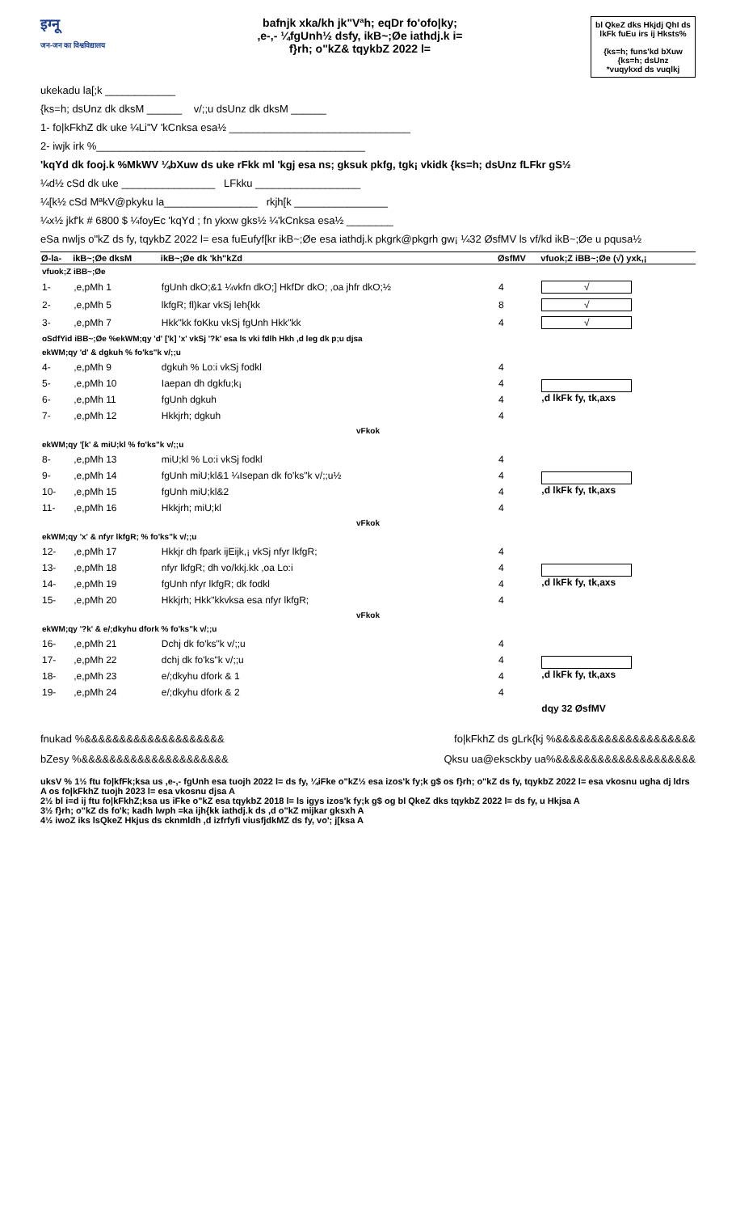इग्नू
जन-जन का विश्वविद्यालय
bafnjk xka/kh jk"Vªh; eqDr fo'ofo|ky;
,e-,- ¼fgUnh½ dsfy, ikB~;Øe iathdj.k i=
f}rh; o"kZ& tqykbZ 2022 l=
bl QkeZ dks Hkjdj QhI ds lkFk fuEu irs ij Hksts%
{ks=h; funs'kd bXuw {ks=h; dsUnz
*vuqykxd ds vuqlkj
ukekadu la[;k ____________
{ks=h; dsUnz dk dksM ______ v/;;u dsUnz dk dksM ______
1- fo|kFkhZ dk uke ¼Li"V 'kCnksa esa½ _______________________________
2- iwjk irk %______________________________________________
'kqYd dk fooj.k %MkWV ¼bXuw ds uke rFkk ml 'kgj esa ns; gksuk pkfg, tgk¡ vkidk {ks=h; dsUnz fLFkr gS½
¼d½ cSd dk uke ________________ LFkku __________________
¼[k½ cSd MªkV@pkyku la________________ rkjh[k ________________
¼x½ jkf'k # 6800 $ ¼foyEc 'kqYd ; fn ykxw gks½ ¼'kCnksa esa½ ________
eSa nwljs o"kZ ds fy, tqykbZ 2022 l= esa fuEufyf[kr ikB~;Øe esa iathdj.k pkgrk@pkgrh gw¡ ¼32 ØsfMV ls vf/kd ikB~;Øe u pqusa½
| Ø-la- | ikB~;Øe dksM | ikB~;Øe dk 'kh"kZd | ØsfMV | vfuok;Z iBB~;Øe (√) yxk,¡ |
| --- | --- | --- | --- | --- |
| vfuok;Z iBB~;Øe | | | | |
| 1- | ,e,pMh 1 | fgUnh dkO;&1 ¼vkfn dkO;] HkfDr dkO; ,oa jhfr dkO;½ | 4 | √ |
| 2- | ,e,pMh 5 | lkfgR; fl)kar vkSj leh{kk | 8 | √ |
| 3- | ,e,pMh 7 | Hkk"kk foKku vkSj fgUnh Hkk"kk | 4 | √ |
| oSdfYid iBB~;Øe %ekWM;qy 'd' ['k] 'x' vkSj '?k' esa ls vki fdlh Hkh ,d leg dk p;u djsa | | | | |
| ekWM;qy 'd' & dgkuh % fo'ks"k v/;;u | | | | |
| 4- | ,e,pMh 9 | dgkuh % Lo:i vkSj fodkl | 4 | ,d lkFk fy, tk,axs |
| 5- | ,e,pMh 10 | Iaepan dh dgkfu;k¡ | 4 | |
| 6- | ,e,pMh 11 | fgUnh dgkuh | 4 | |
| 7- | ,e,pMh 12 | Hkkjrh; dgkuh | 4 | |
| vFkok | | | | |
| ekWM;qy '[k' & miU;kl % fo'ks"k v/;;u | | | | |
| 8- | ,e,pMh 13 | miU;kl % Lo:i vkSj fodkl | 4 | ,d lkFk fy, tk,axs |
| 9- | ,e,pMh 14 | fgUnh miU;kl&1 ¼Isepan dk fo'ks"k v/;;u½ | 4 | |
| 10- | ,e,pMh 15 | fgUnh miU;kl&2 | 4 | |
| 11- | ,e,pMh 16 | Hkkjrh; miU;kl | 4 | |
| vFkok | | | | |
| ekWM;qy 'x' & nfyr lkfgR; % fo'ks"k v/;;u | | | | |
| 12- | ,e,pMh 17 | Hkkjr dh fpark ijEijk,¡ vkSj nfyr lkfgR; | 4 | ,d lkFk fy, tk,axs |
| 13- | ,e,pMh 18 | nfyr lkfgR; dh vo/kkj.kk ,oa Lo:i | 4 | |
| 14- | ,e,pMh 19 | fgUnh nfyr lkfgR; dk fodkl | 4 | |
| 15- | ,e,pMh 20 | Hkkjrh; Hkk"kkvksa esa nfyr lkfgR; | 4 | |
| vFkok | | | | |
| ekWM;qy '?k' & e/;dkyhu dfork % fo'ks"k v/;;u | | | | |
| 16- | ,e,pMh 21 | Dchj dk fo'ks"k v/;;u | 4 | ,d lkFk fy, tk,axs |
| 17- | ,e,pMh 22 | dchj dk fo'ks"k v/;;u | 4 | |
| 18- | ,e,pMh 23 | e/;dkyhu dfork & 1 | 4 | |
| 19- | ,e,pMh 24 | e/;dkyhu dfork & 2 | 4 | |
| | | | | dqy 32 ØsfMV |
fnukad %&&&&&&&&&&&&&&&&&&&& fo|kFkhZ ds gLrk{kj %&&&&&&&&&&&&&&&&&&&&
bZesy %&&&&&&&&&&&&&&&&&&&&& Qksu ua@eksckby ua%&&&&&&&&&&&&&&&&&&&&
uksV % 1½ ftu fo|kfFk;ksa us ,e-,- fgUnh esa tuojh 2022 l= ds fy, ¼iFke o"kZ½ esa izos'k fy;k g$ os f}rh; o"kZ ds fy, tqykbZ 2022 l= esa vkosnu ugha dj ldrs A os fo|kFkhZ tuojh 2023 l= esa vkosnu djsa A
2½ bl i=d ij ftu fo|kFkhZ;ksa us iFke o"kZ esa tqykbZ 2018 l= ls igys izos'k fy;k g$ og bl QkeZ dks tqykbZ 2022 l= ds fy, u Hkjsa A
3½ f}rh; o"kZ ds fo'k; kadh lwph =ka ijh{kk iathdj.k ds ,d o"kZ mijkar gksxh A
4½ iwoZ iks lsQkeZ Hkjus ds cknmldh ,d izfrfyfi viusfjdkMZ ds fy, vo'; j[ksa A